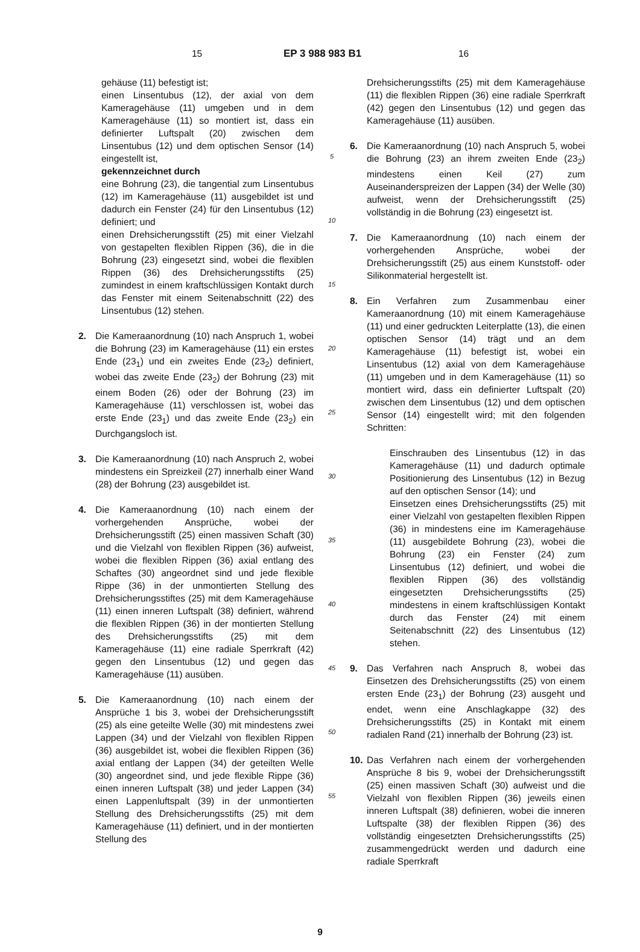15 EP 3 988 983 B1 16
gehäuse (11) befestigt ist;
einen Linsentubus (12), der axial von dem Kameragehäuse (11) umgeben und in dem Kameragehäuse (11) so montiert ist, dass ein definierter Luftspalt (20) zwischen dem Linsentubus (12) und dem optischen Sensor (14) eingestellt ist,
gekennzeichnet durch
eine Bohrung (23), die tangential zum Linsentubus (12) im Kameragehäuse (11) ausgebildet ist und dadurch ein Fenster (24) für den Linsentubus (12) definiert; und
einen Drehsicherungsstift (25) mit einer Vielzahl von gestapelten flexiblen Rippen (36), die in die Bohrung (23) eingesetzt sind, wobei die flexiblen Rippen (36) des Drehsicherungsstifts (25) zumindest in einem kraftschlüssigen Kontakt durch das Fenster mit einem Seitenabschnitt (22) des Linsentubus (12) stehen.
2. Die Kameraanordnung (10) nach Anspruch 1, wobei die Bohrung (23) im Kameragehäuse (11) ein erstes Ende (23<sub>1</sub>) und ein zweites Ende (23<sub>2</sub>) definiert, wobei das zweite Ende (23<sub>2</sub>) der Bohrung (23) mit einem Boden (26) oder der Bohrung (23) im Kameragehäuse (11) verschlossen ist, wobei das erste Ende (23<sub>1</sub>) und das zweite Ende (23<sub>2</sub>) ein Durchgangsloch ist.
3. Die Kameraanordnung (10) nach Anspruch 2, wobei mindestens ein Spreizkeil (27) innerhalb einer Wand (28) der Bohrung (23) ausgebildet ist.
4. Die Kameraanordnung (10) nach einem der vorhergehenden Ansprüche, wobei der Drehsicherungsstift (25) einen massiven Schaft (30) und die Vielzahl von flexiblen Rippen (36) aufweist, wobei die flexiblen Rippen (36) axial entlang des Schaftes (30) angeordnet sind und jede flexible Rippe (36) in der unmontierten Stellung des Drehsicherungsstiftes (25) mit dem Kameragehäuse (11) einen inneren Luftspalt (38) definiert, während die flexiblen Rippen (36) in der montierten Stellung des Drehsicherungsstifts (25) mit dem Kameragehäuse (11) eine radiale Sperrkraft (42) gegen den Linsentubus (12) und gegen das Kameragehäuse (11) ausüben.
5. Die Kameraanordnung (10) nach einem der Ansprüche 1 bis 3, wobei der Drehsicherungsstift (25) als eine geteilte Welle (30) mit mindestens zwei Lappen (34) und der Vielzahl von flexiblen Rippen (36) ausgebildet ist, wobei die flexiblen Rippen (36) axial entlang der Lappen (34) der geteilten Welle (30) angeordnet sind, und jede flexible Rippe (36) einen inneren Luftspalt (38) und jeder Lappen (34) einen Lappenluftspalt (39) in der unmontierten Stellung des Drehsicherungsstifts (25) mit dem Kameragehäuse (11) definiert, und in der montierten Stellung des
5
10
15
20
25
30
35
40
45
50
55
Drehsicherungsstifts (25) mit dem Kameragehäuse (11) die flexiblen Rippen (36) eine radiale Sperrkraft (42) gegen den Linsentubus (12) und gegen das Kameragehäuse (11) ausüben.
6. Die Kameraanordnung (10) nach Anspruch 5, wobei die Bohrung (23) an ihrem zweiten Ende (23<sub>2</sub>) mindestens einen Keil (27) zum Auseinanderspreizen der Lappen (34) der Welle (30) aufweist, wenn der Drehsicherungsstift (25) vollständig in die Bohrung (23) eingesetzt ist.
7. Die Kameraanordnung (10) nach einem der vorhergehenden Ansprüche, wobei der Drehsicherungsstift (25) aus einem Kunststoff- oder Silikonmaterial hergestellt ist.
8. Ein Verfahren zum Zusammenbau einer Kameraanordnung (10) mit einem Kameragehäuse (11) und einer gedruckten Leiterplatte (13), die einen optischen Sensor (14) trägt und an dem Kameragehäuse (11) befestigt ist, wobei ein Linsentubus (12) axial von dem Kameragehäuse (11) umgeben und in dem Kameragehäuse (11) so montiert wird, dass ein definierter Luftspalt (20) zwischen dem Linsentubus (12) und dem optischen Sensor (14) eingestellt wird; mit den folgenden Schritten:
Einschrauben des Linsentubus (12) in das Kameragehäuse (11) und dadurch optimale Positionierung des Linsentubus (12) in Bezug auf den optischen Sensor (14); und
Einsetzen eines Drehsicherungsstifts (25) mit einer Vielzahl von gestapelten flexiblen Rippen (36) in mindestens eine im Kameragehäuse (11) ausgebildete Bohrung (23), wobei die Bohrung (23) ein Fenster (24) zum Linsentubus (12) definiert, und wobei die flexiblen Rippen (36) des vollständig eingesetzten Drehsicherungsstifts (25) mindestens in einem kraftschlüssigen Kontakt durch das Fenster (24) mit einem Seitenabschnitt (22) des Linsentubus (12) stehen.
9. Das Verfahren nach Anspruch 8, wobei das Einsetzen des Drehsicherungsstifts (25) von einem ersten Ende (23<sub>1</sub>) der Bohrung (23) ausgeht und endet, wenn eine Anschlagkappe (32) des Drehsicherungsstifts (25) in Kontakt mit einem radialen Rand (21) innerhalb der Bohrung (23) ist.
10. Das Verfahren nach einem der vorhergehenden Ansprüche 8 bis 9, wobei der Drehsicherungsstift (25) einen massiven Schaft (30) aufweist und die Vielzahl von flexiblen Rippen (36) jeweils einen inneren Luftspalt (38) definieren, wobei die inneren Luftspalte (38) der flexiblen Rippen (36) des vollständig eingesetzten Drehsicherungsstifts (25) zusammengedrückt werden und dadurch eine radiale Sperrkraft
9